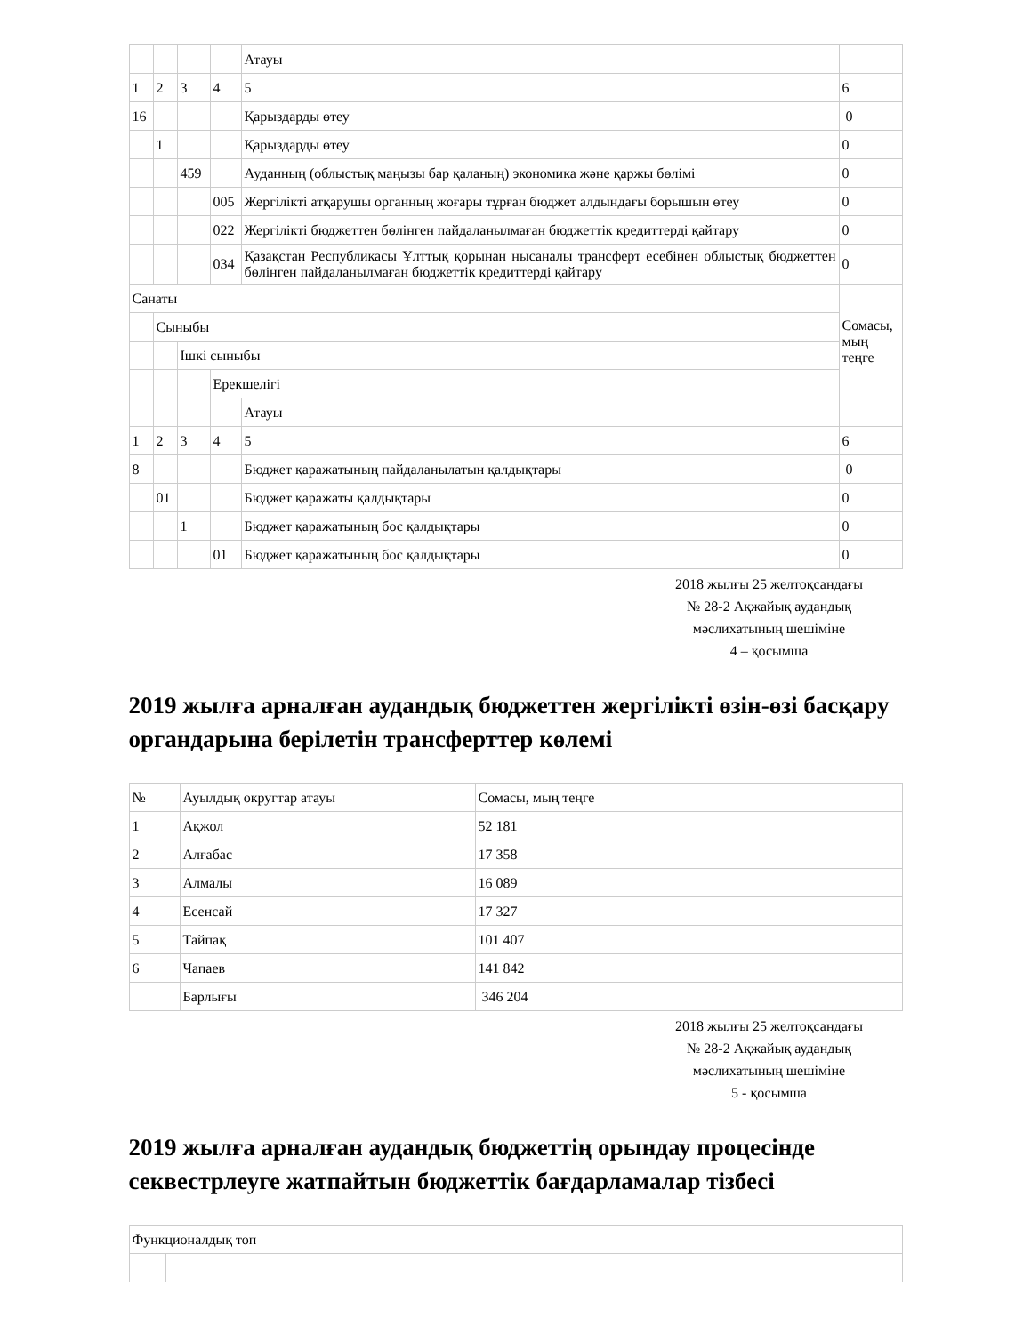| | | | | Атауы | |
| 1 | 2 | 3 | 4 | 5 | 6 |
| 16 | | | | Қарыздарды өтеу | 0 |
| | 1 | | | Қарыздарды өтеу | 0 |
| | | 459 | | Ауданның (облыстық маңызы бар қаланың) экономика және қаржы бөлімі | 0 |
| | | | 005 | Жергілікті атқарушы органның жоғары тұрған бюджет алдындағы борышын өтеу | 0 |
| | | | 022 | Жергілікті бюджеттен бөлінген пайдаланылмаған бюджеттік кредиттерді қайтару | 0 |
| | | | 034 | Қазақстан Республикасы Ұлттық қорынан нысаналы трансферт есебінен облыстық бюджеттен бөлінген пайдаланылмаған бюджеттік кредиттерді қайтару | 0 |
| Санаты | | | | | Сомасы, мың теңге |
| | Сыныбы | | | | |
| | | Ішкі сыныбы | | | |
| | | | Ерекшелігі | | |
| | | | | Атауы | |
| 1 | 2 | 3 | 4 | 5 | 6 |
| 8 | | | | Бюджет қаражатының пайдаланылатын қалдықтары | 0 |
| | 01 | | | Бюджет қаражаты қалдықтары | 0 |
| | | 1 | | Бюджет қаражатының бос қалдықтары | 0 |
| | | | 01 | Бюджет қаражатының бос қалдықтары | 0 |
2018 жылғы 25 желтоқсандағы
№ 28-2 Ақжайық аудандық
мәслихатының шешіміне
4 – қосымша
2019 жылға арналған аудандық бюджеттен жергілікті өзін-өзі басқару органдарына берілетін трансферттер көлемі
| № | Ауылдық округтар атауы | Сомасы, мың теңге |
| 1 | Ақжол | 52 181 |
| 2 | Алғабас | 17 358 |
| 3 | Алмалы | 16 089 |
| 4 | Есенсай | 17 327 |
| 5 | Тайпақ | 101 407 |
| 6 | Чапаев | 141 842 |
| | Барлығы | 346 204 |
2018 жылғы 25 желтоқсандағы
№ 28-2 Ақжайық аудандық
мәслихатының шешіміне
5 - қосымша
2019 жылға арналған аудандық бюджеттің орындау процесінде секвестрлеуге жатпайтын бюджеттік бағдарламалар тізбесі
| Функционалдық топ | |